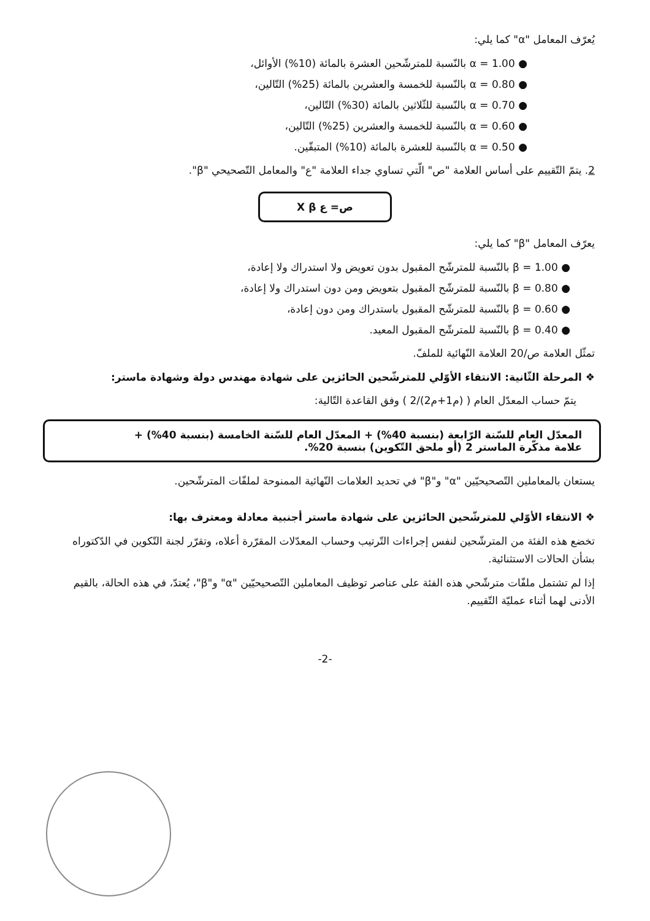يُعرّف المعامل "α" كما يلي:
● α = 1.00 بالنّسبة للمترشّحين العشرة بالمائة (10%) الأوائل،
● α = 0.80 بالنّسبة للخمسة والعشرين بالمائة (25%) التّالين،
● α = 0.70 بالنّسبة للثّلاثين بالمائة (30%) التّالين،
● α = 0.60 بالنّسبة للخمسة والعشرين (25%) التّالين،
● α = 0.50 بالنّسبة للعشرة بالمائة (10%) المتبقّين.
2. يتمّ التّقييم على أساس العلامة "ص" الّتي تساوي جداء العلامة "ع" والمعامل التّصحيحي "β".
ص= ع X β
يعرّف المعامل "β" كما يلي:
● β = 1.00 بالنّسبة للمترشّح المقبول بدون تعويض ولا استدراك ولا إعادة،
● β = 0.80 بالنّسبة للمترشّح المقبول بتعويض ومن دون استدراك ولا إعادة،
● β = 0.60 بالنّسبة للمترشّح المقبول باستدراك ومن دون إعادة،
● β = 0.40 بالنّسبة للمترشّح المقبول المعيد.
تمثّل العلامة ص/20 العلامة النّهائية للملفّ.
❖ المرحلة الثّانية: الانتقاء الأوّلي للمترشّحين الحائزين على شهادة مهندس دولة وشهادة ماستر:
يتمّ حساب المعدّل العام ( (م1+م2)/2 ) وفق القاعدة التّالية:
المعدّل العام للسّنة الرّابعة (بنسبة 40%) + المعدّل العام للسّنة الخامسة (بنسبة 40%) +
علامة مذكّرة الماستر 2 (أو ملحق التّكوين) بنسبة 20%.
يستعان بالمعاملين التّصحيحيّين "α" و"β" في تحديد العلامات النّهائية الممنوحة لملفّات المترشّحين.
❖ الانتقاء الأوّلي للمترشّحين الحائزين على شهادة ماستر أجنبية معادلة ومعترف بها:
تخضع هذه الفئة من المترشّحين لنفس إجراءات التّرتيب وحساب المعدّلات المقرّرة أعلاه، وتقرّر لجنة التّكوين في الدّكتوراه بشأن الحالات الاستثنائية.
إذا لم تشتمل ملفّات مترشّحي هذه الفئة على عناصر توظيف المعاملين التّصحيحيّين "α" و"β"، يُعتدّ، في هذه الحالة، بالقيم الأدنى لهما أثناء عمليّة التّقييم.
-2-